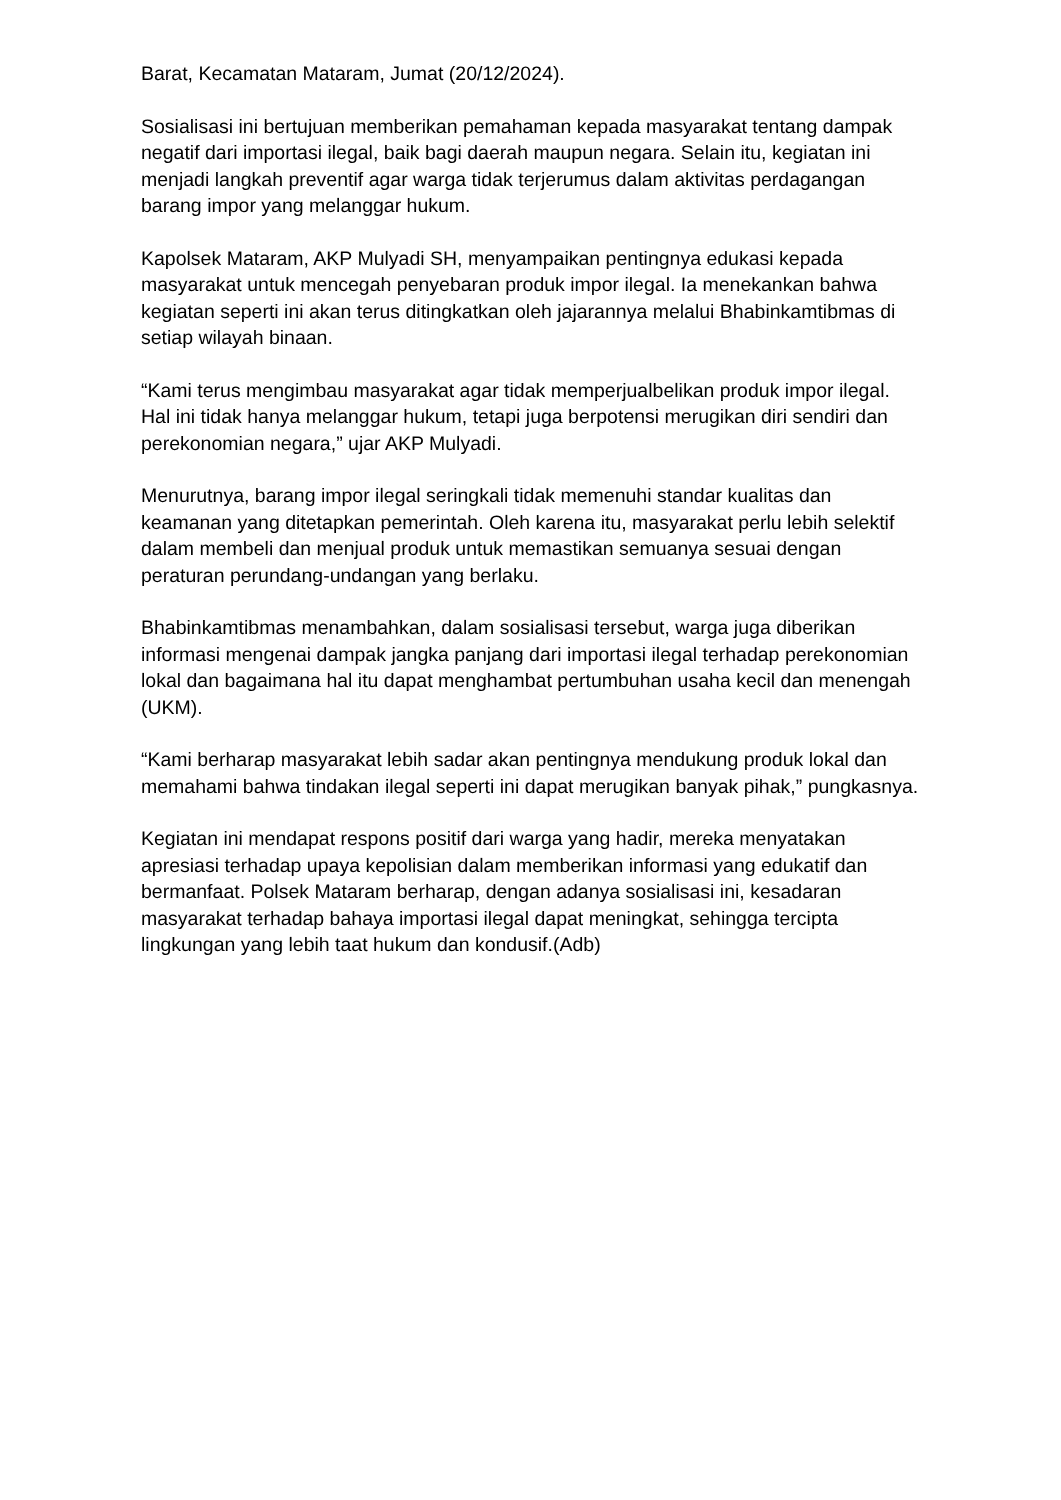Barat, Kecamatan Mataram, Jumat (20/12/2024).
Sosialisasi ini bertujuan memberikan pemahaman kepada masyarakat tentang dampak negatif dari importasi ilegal, baik bagi daerah maupun negara. Selain itu, kegiatan ini menjadi langkah preventif agar warga tidak terjerumus dalam aktivitas perdagangan barang impor yang melanggar hukum.
Kapolsek Mataram, AKP Mulyadi SH, menyampaikan pentingnya edukasi kepada masyarakat untuk mencegah penyebaran produk impor ilegal. Ia menekankan bahwa kegiatan seperti ini akan terus ditingkatkan oleh jajarannya melalui Bhabinkamtibmas di setiap wilayah binaan.
“Kami terus mengimbau masyarakat agar tidak memperjualbelikan produk impor ilegal. Hal ini tidak hanya melanggar hukum, tetapi juga berpotensi merugikan diri sendiri dan perekonomian negara,” ujar AKP Mulyadi.
Menurutnya, barang impor ilegal seringkali tidak memenuhi standar kualitas dan keamanan yang ditetapkan pemerintah. Oleh karena itu, masyarakat perlu lebih selektif dalam membeli dan menjual produk untuk memastikan semuanya sesuai dengan peraturan perundang-undangan yang berlaku.
Bhabinkamtibmas menambahkan, dalam sosialisasi tersebut, warga juga diberikan informasi mengenai dampak jangka panjang dari importasi ilegal terhadap perekonomian lokal dan bagaimana hal itu dapat menghambat pertumbuhan usaha kecil dan menengah (UKM).
“Kami berharap masyarakat lebih sadar akan pentingnya mendukung produk lokal dan memahami bahwa tindakan ilegal seperti ini dapat merugikan banyak pihak,” pungkasnya.
Kegiatan ini mendapat respons positif dari warga yang hadir, mereka menyatakan apresiasi terhadap upaya kepolisian dalam memberikan informasi yang edukatif dan bermanfaat. Polsek Mataram berharap, dengan adanya sosialisasi ini, kesadaran masyarakat terhadap bahaya importasi ilegal dapat meningkat, sehingga tercipta lingkungan yang lebih taat hukum dan kondusif.(Adb)